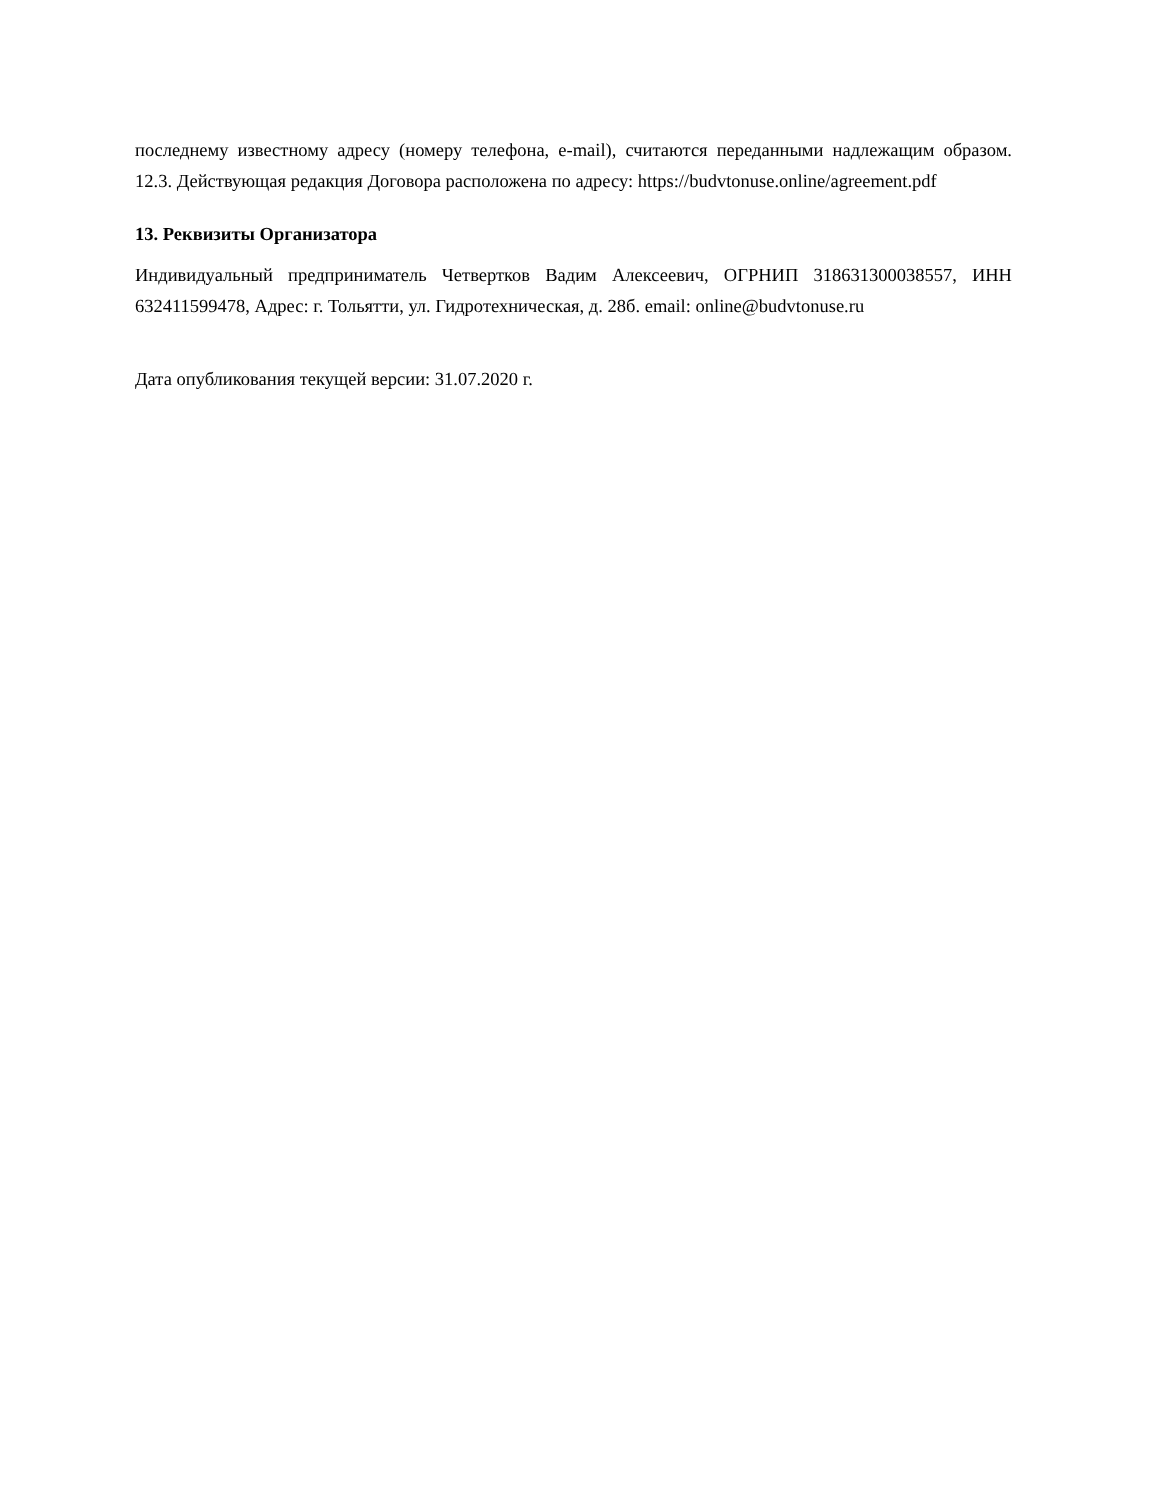последнему известному адресу (номеру телефона, e-mail), считаются переданными надлежащим образом. 12.3. Действующая редакция Договора расположена по адресу: https://budvtonuse.online/agreement.pdf
13. Реквизиты Организатора
Индивидуальный предприниматель Четвертков Вадим Алексеевич, ОГРНИП 318631300038557, ИНН 632411599478, Адрес: г. Тольятти, ул. Гидротехническая, д. 28б. email: online@budvtonuse.ru
Дата опубликования текущей версии: 31.07.2020 г.